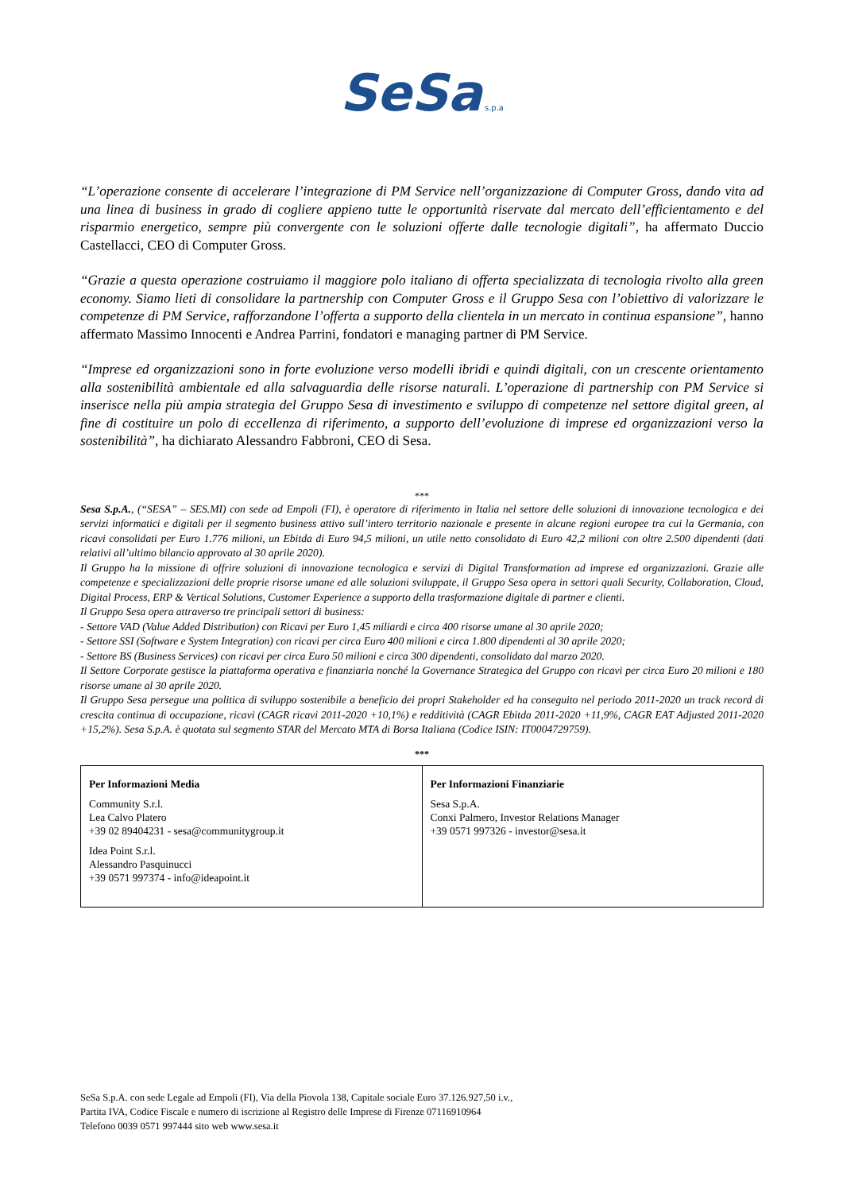SeSa s.p.a
“L’operazione consente di accelerare l’integrazione di PM Service nell’organizzazione di Computer Gross, dando vita ad una linea di business in grado di cogliere appieno tutte le opportunità riservate dal mercato dell’efficientamento e del risparmio energetico, sempre più convergente con le soluzioni offerte dalle tecnologie digitali”, ha affermato Duccio Castellacci, CEO di Computer Gross.
“Grazie a questa operazione costruiamo il maggiore polo italiano di offerta specializzata di tecnologia rivolto alla green economy. Siamo lieti di consolidare la partnership con Computer Gross e il Gruppo Sesa con l’obiettivo di valorizzare le competenze di PM Service, rafforzandone l’offerta a supporto della clientela in un mercato in continua espansione”, hanno affermato Massimo Innocenti e Andrea Parrini, fondatori e managing partner di PM Service.
“Imprese ed organizzazioni sono in forte evoluzione verso modelli ibridi e quindi digitali, con un crescente orientamento alla sostenibilità ambientale ed alla salvaguardia delle risorse naturali. L’operazione di partnership con PM Service si inserisce nella più ampia strategia del Gruppo Sesa di investimento e sviluppo di competenze nel settore digital green, al fine di costituire un polo di eccellenza di riferimento, a supporto dell’evoluzione di imprese ed organizzazioni verso la sostenibilità”, ha dichiarato Alessandro Fabbroni, CEO di Sesa.
***
Sesa S.p.A., (“SESA” – SES.MI) con sede ad Empoli (FI), è operatore di riferimento in Italia nel settore delle soluzioni di innovazione tecnologica e dei servizi informatici e digitali per il segmento business attivo sull’intero territorio nazionale e presente in alcune regioni europee tra cui la Germania, con ricavi consolidati per Euro 1.776 milioni, un Ebitda di Euro 94,5 milioni, un utile netto consolidato di Euro 42,2 milioni con oltre 2.500 dipendenti (dati relativi all’ultimo bilancio approvato al 30 aprile 2020).
Il Gruppo ha la missione di offrire soluzioni di innovazione tecnologica e servizi di Digital Transformation ad imprese ed organizzazioni. Grazie alle competenze e specializzazioni delle proprie risorse umane ed alle soluzioni sviluppate, il Gruppo Sesa opera in settori quali Security, Collaboration, Cloud, Digital Process, ERP & Vertical Solutions, Customer Experience a supporto della trasformazione digitale di partner e clienti.
Il Gruppo Sesa opera attraverso tre principali settori di business:
- Settore VAD (Value Added Distribution) con Ricavi per Euro 1,45 miliardi e circa 400 risorse umane al 30 aprile 2020;
- Settore SSI (Software e System Integration) con ricavi per circa Euro 400 milioni e circa 1.800 dipendenti al 30 aprile 2020;
- Settore BS (Business Services) con ricavi per circa Euro 50 milioni e circa 300 dipendenti, consolidato dal marzo 2020.
Il Settore Corporate gestisce la piattaforma operativa e finanziaria nonché la Governance Strategica del Gruppo con ricavi per circa Euro 20 milioni e 180 risorse umane al 30 aprile 2020.
Il Gruppo Sesa persegue una politica di sviluppo sostenibile a beneficio dei propri Stakeholder ed ha conseguito nel periodo 2011-2020 un track record di crescita continua di occupazione, ricavi (CAGR ricavi 2011-2020 +10,1%) e redditività (CAGR Ebitda 2011-2020 +11,9%, CAGR EAT Adjusted 2011-2020 +15,2%). Sesa S.p.A. è quotata sul segmento STAR del Mercato MTA di Borsa Italiana (Codice ISIN: IT0004729759).
***
| Per Informazioni Media Community S.r.l. Lea Calvo Platero +39 02 89404231 - sesa@communitygroup.it Idea Point S.r.l. Alessandro Pasquinucci +39 0571 997374 - info@ideapoint.it | Per Informazioni Finanziarie Sesa S.p.A. Conxi Palmero, Investor Relations Manager +39 0571 997326 - investor@sesa.it |
SeSa S.p.A. con sede Legale ad Empoli (FI), Via della Piovola 138, Capitale sociale Euro 37.126.927,50 i.v.,
Partita IVA, Codice Fiscale e numero di iscrizione al Registro delle Imprese di Firenze 07116910964
Telefono 0039 0571 997444 sito web www.sesa.it